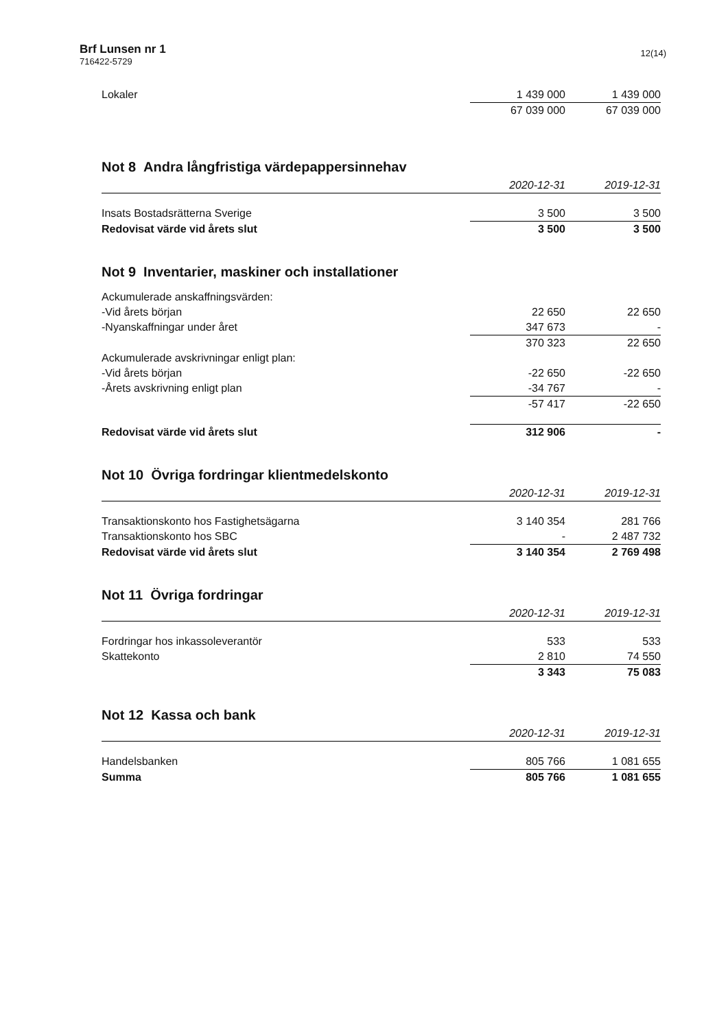Brf Lunsen nr 1
716422-5729
12(14)
| Lokaler | 1 439 000 | 1 439 000 |
| | 67 039 000 | 67 039 000 |
Not 8 Andra långfristiga värdepappersinnehav
| | 2020-12-31 | 2019-12-31 |
| --- | --- | --- |
| Insats Bostadsrätterna Sverige | 3 500 | 3 500 |
| Redovisat värde vid årets slut | 3 500 | 3 500 |
Not 9 Inventarier, maskiner och installationer
| Ackumulerade anskaffningsvärden: | | |
| -Vid årets början | 22 650 | 22 650 |
| -Nyanskaffningar under året | 347 673 | - |
| | 370 323 | 22 650 |
| Ackumulerade avskrivningar enligt plan: | | |
| -Vid årets början | -22 650 | -22 650 |
| -Årets avskrivning enligt plan | -34 767 | - |
| | -57 417 | -22 650 |
| Redovisat värde vid årets slut | 312 906 | - |
Not 10 Övriga fordringar klientmedelskonto
| | 2020-12-31 | 2019-12-31 |
| --- | --- | --- |
| Transaktionskonto hos Fastighetsägarna | 3 140 354 | 281 766 |
| Transaktionskonto hos SBC | - | 2 487 732 |
| Redovisat värde vid årets slut | 3 140 354 | 2 769 498 |
Not 11 Övriga fordringar
| | 2020-12-31 | 2019-12-31 |
| --- | --- | --- |
| Fordringar hos inkassoleverantör | 533 | 533 |
| Skattekonto | 2 810 | 74 550 |
| | 3 343 | 75 083 |
Not 12 Kassa och bank
| | 2020-12-31 | 2019-12-31 |
| --- | --- | --- |
| Handelsbanken | 805 766 | 1 081 655 |
| Summa | 805 766 | 1 081 655 |